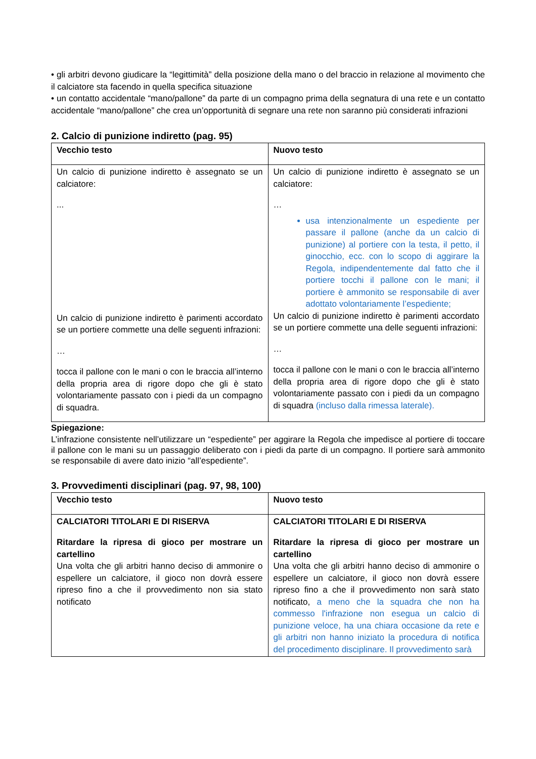• gli arbitri devono giudicare la “legittimità” della posizione della mano o del braccio in relazione al movimento che il calciatore sta facendo in quella specifica situazione
• un contatto accidentale “mano/pallone” da parte di un compagno prima della segnatura di una rete e un contatto accidentale “mano/pallone” che crea un’opportunità di segnare una rete non saranno più considerati infrazioni
2. Calcio di punizione indiretto (pag. 95)
| Vecchio testo | Nuovo testo |
| --- | --- |
| Un calcio di punizione indiretto è assegnato se un calciatore: ... Un calcio di punizione indiretto è parimenti accordato se un portiere commette una delle seguenti infrazioni: … tocca il pallone con le mani o con le braccia all’interno della propria area di rigore dopo che gli è stato volontariamente passato con i piedi da un compagno di squadra. | Un calcio di punizione indiretto è assegnato se un calciatore: … usa intenzionalmente un espediente per passare il pallone (anche da un calcio di punizione) al portiere con la testa, il petto, il ginocchio, ecc. con lo scopo di aggirare la Regola, indipendentemente dal fatto che il portiere tocchi il pallone con le mani; il portiere è ammonito se responsabile di aver adottato volontariamente l’espediente; Un calcio di punizione indiretto è parimenti accordato se un portiere commette una delle seguenti infrazioni: … tocca il pallone con le mani o con le braccia all’interno della propria area di rigore dopo che gli è stato volontariamente passato con i piedi da un compagno di squadra (incluso dalla rimessa laterale). |
Spiegazione:
L’infrazione consistente nell’utilizzare un “espediente” per aggirare la Regola che impedisce al portiere di toccare il pallone con le mani su un passaggio deliberato con i piedi da parte di un compagno. Il portiere sarà ammonito se responsabile di avere dato inizio “all’espediente”.
3. Provvedimenti disciplinari (pag. 97, 98, 100)
| Vecchio testo | Nuovo testo |
| --- | --- |
| CALCIATORI TITOLARI E DI RISERVA Ritardare la ripresa di gioco per mostrare un cartellino Una volta che gli arbitri hanno deciso di ammonire o espellere un calciatore, il gioco non dovrà essere ripreso fino a che il provvedimento non sia stato notificato | CALCIATORI TITOLARI E DI RISERVA Ritardare la ripresa di gioco per mostrare un cartellino Una volta che gli arbitri hanno deciso di ammonire o espellere un calciatore, il gioco non dovrà essere ripreso fino a che il provvedimento non sarà stato notificato, a meno che la squadra che non ha commesso l'infrazione non esegua un calcio di punizione veloce, ha una chiara occasione da rete e gli arbitri non hanno iniziato la procedura di notifica del procedimento disciplinare. Il provvedimento sarà |